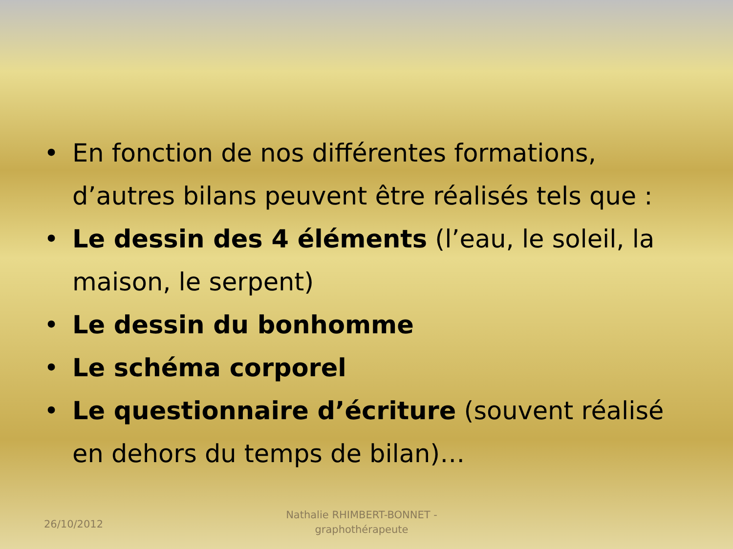• En fonction de nos différentes formations, d’autres bilans peuvent être réalisés tels que :
• Le dessin des 4 éléments (l’eau, le soleil, la maison, le serpent)
• Le dessin du bonhomme
• Le schéma corporel
• Le questionnaire d’écriture (souvent réalisé en dehors du temps de bilan)…
26/10/2012
Nathalie RHIMBERT-BONNET - graphothérapeute